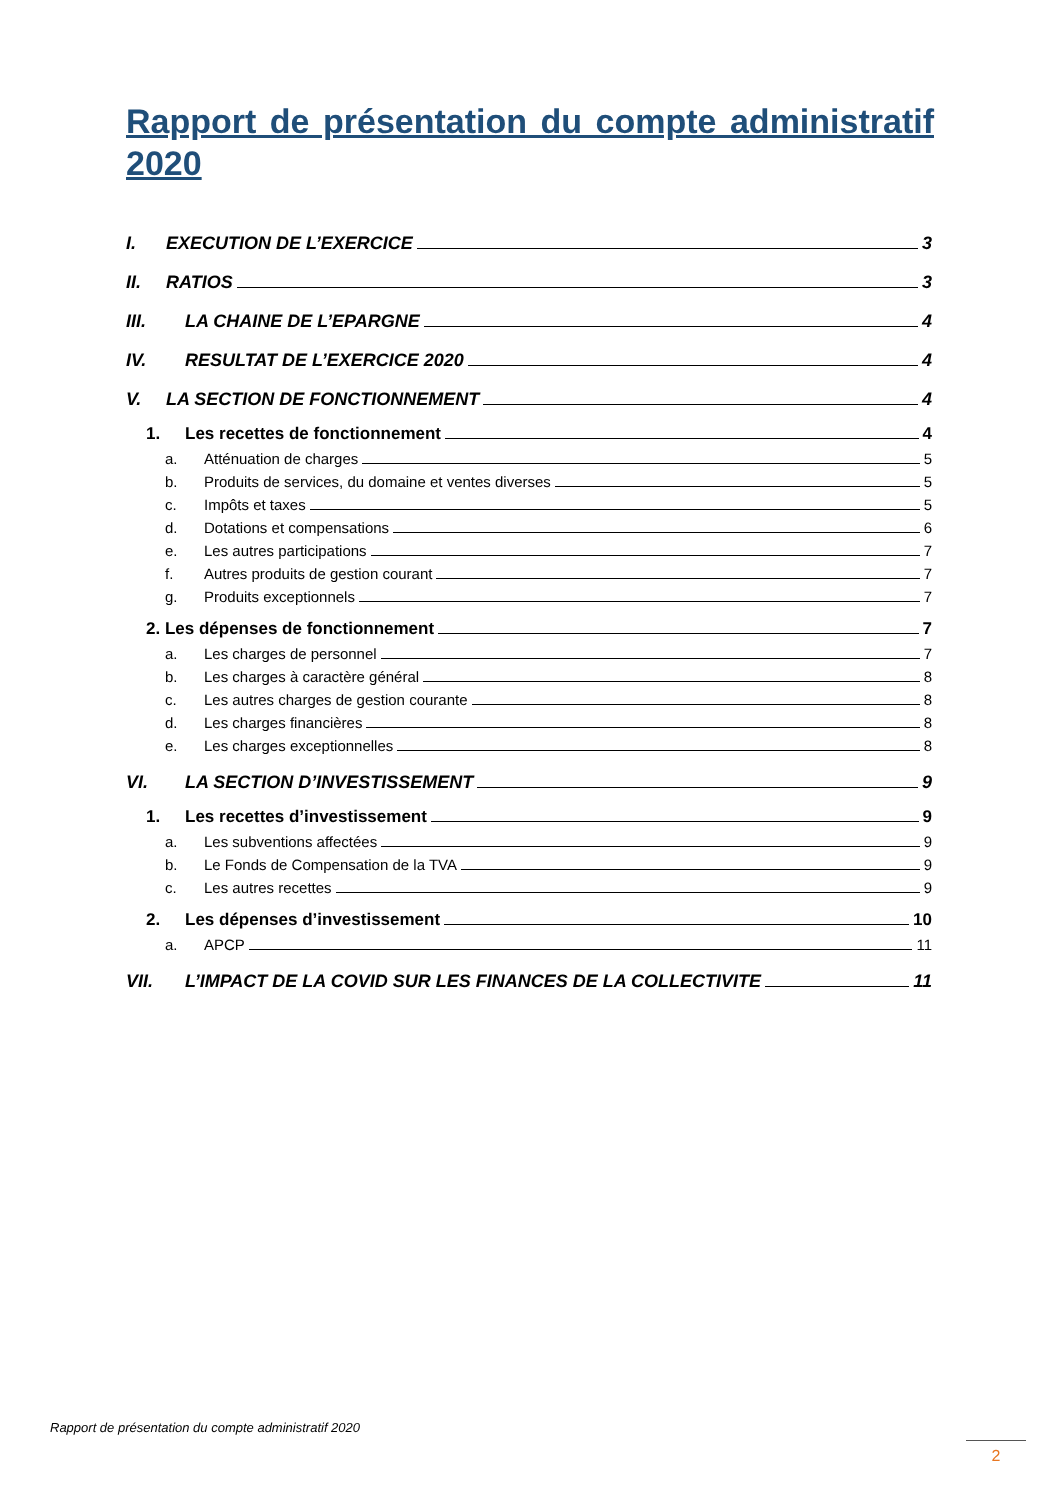Rapport de présentation du compte administratif 2020
I. EXECUTION DE L’EXERCICE 3
II. RATIOS 3
III. LA CHAINE DE L’EPARGNE 4
IV. RESULTAT DE L’EXERCICE 2020 4
V. LA SECTION DE FONCTIONNEMENT 4
1. Les recettes de fonctionnement 4
a. Atténuation de charges 5
b. Produits de services, du domaine et ventes diverses 5
c. Impôts et taxes 5
d. Dotations et compensations 6
e. Les autres participations 7
f. Autres produits de gestion courant 7
g. Produits exceptionnels 7
2. Les dépenses de fonctionnement 7
a. Les charges de personnel 7
b. Les charges à caractère général 8
c. Les autres charges de gestion courante 8
d. Les charges financières 8
e. Les charges exceptionnelles 8
VI. LA SECTION D’INVESTISSEMENT 9
1. Les recettes d’investissement 9
a. Les subventions affectées 9
b. Le Fonds de Compensation de la TVA 9
c. Les autres recettes 9
2. Les dépenses d’investissement 10
a. APCP 11
VII. L’IMPACT DE LA COVID SUR LES FINANCES DE LA COLLECTIVITE 11
Rapport de présentation du compte administratif 2020
2